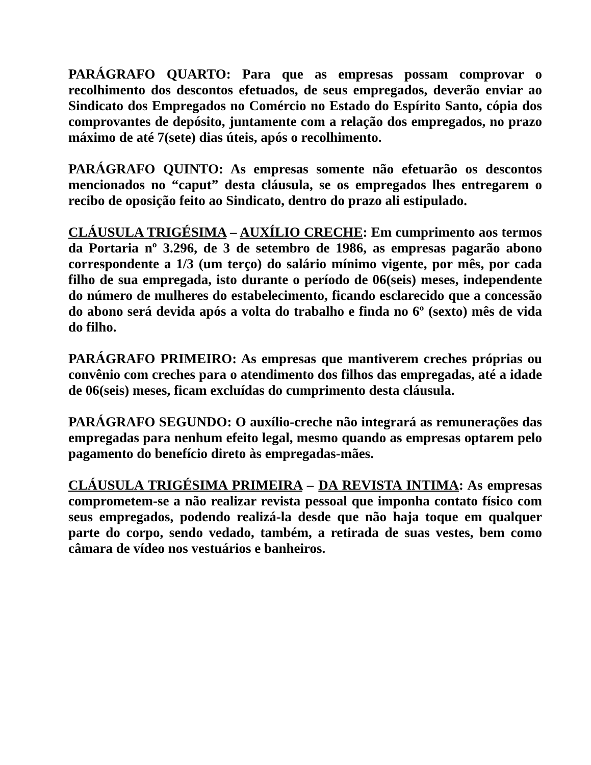PARÁGRAFO QUARTO: Para que as empresas possam comprovar o recolhimento dos descontos efetuados, de seus empregados, deverão enviar ao Sindicato dos Empregados no Comércio no Estado do Espírito Santo, cópia dos comprovantes de depósito, juntamente com a relação dos empregados, no prazo máximo de até 7(sete) dias úteis, após o recolhimento.
PARÁGRAFO QUINTO: As empresas somente não efetuarão os descontos mencionados no “caput” desta cláusula, se os empregados lhes entregarem o recibo de oposição feito ao Sindicato, dentro do prazo ali estipulado.
CLÁUSULA TRIGÉSIMA – AUXÍLIO CRECHE: Em cumprimento aos termos da Portaria nº 3.296, de 3 de setembro de 1986, as empresas pagarão abono correspondente a 1/3 (um terço) do salário mínimo vigente, por mês, por cada filho de sua empregada, isto durante o período de 06(seis) meses, independente do número de mulheres do estabelecimento, ficando esclarecido que a concessão do abono será devida após a volta do trabalho e finda no 6º (sexto) mês de vida do filho.
PARÁGRAFO PRIMEIRO: As empresas que mantiverem creches próprias ou convênio com creches para o atendimento dos filhos das empregadas, até a idade de 06(seis) meses, ficam excluídas do cumprimento desta cláusula.
PARÁGRAFO SEGUNDO: O auxílio-creche não integrará as remunerações das empregadas para nenhum efeito legal, mesmo quando as empresas optarem pelo pagamento do benefício direto às empregadas-mães.
CLÁUSULA TRIGÉSIMA PRIMEIRA – DA REVISTA INTIMA: As empresas comprometem-se a não realizar revista pessoal que imponha contato físico com seus empregados, podendo realizá-la desde que não haja toque em qualquer parte do corpo, sendo vedado, também, a retirada de suas vestes, bem como câmara de vídeo nos vestuários e banheiros.